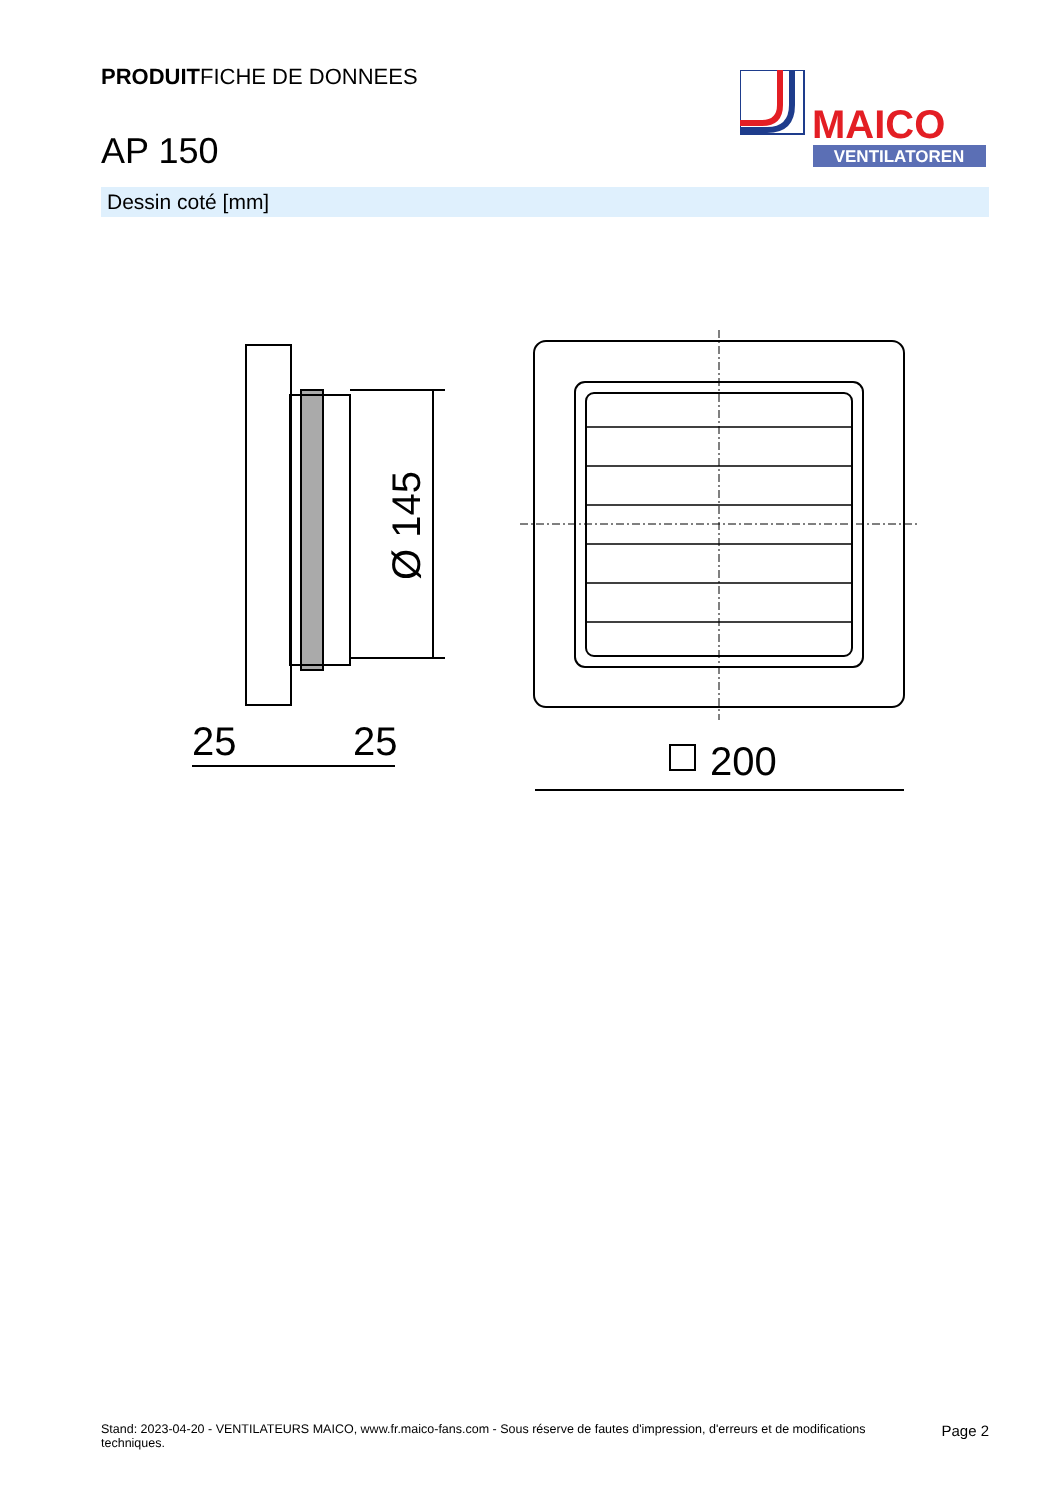PRODUITFICHE DE DONNEES
AP 150
MAICO
VENTILATOREN
Dessin coté [mm]
Ø 145
25
25
200
Stand: 2023-04-20 - VENTILATEURS MAICO, www.fr.maico-fans.com - Sous réserve de fautes d'impression, d'erreurs et de modifications
techniques.
Page 2